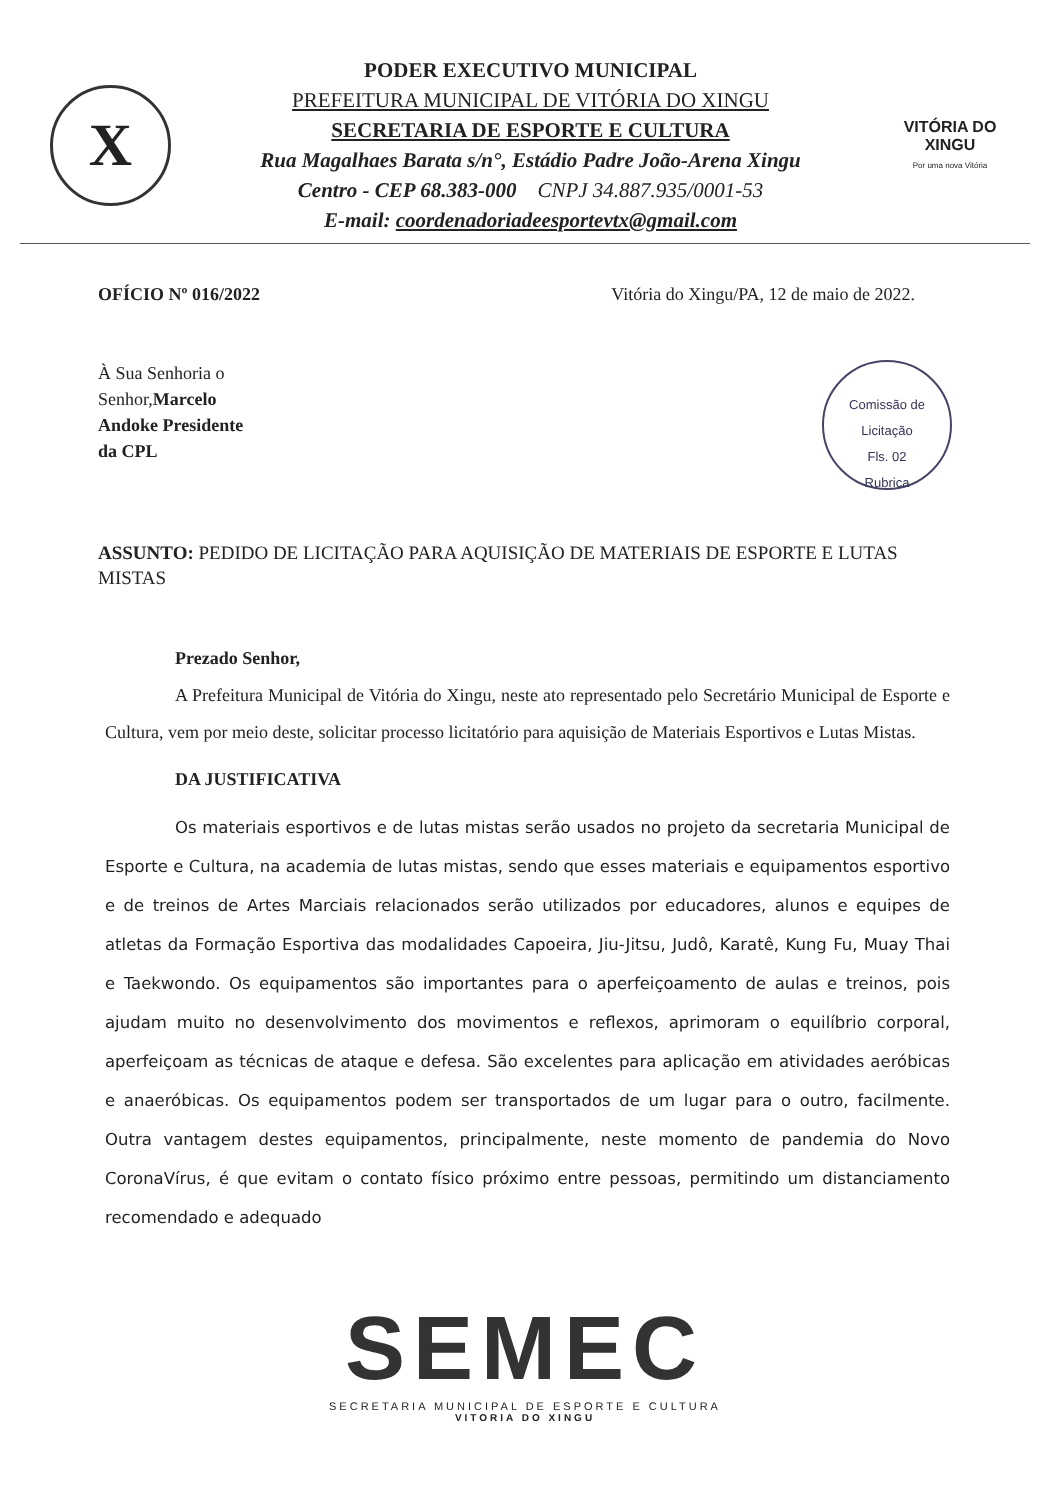X
PODER EXECUTIVO MUNICIPAL
PREFEITURA MUNICIPAL DE VITÓRIA DO XINGU
SECRETARIA DE ESPORTE E CULTURA
Rua Magalhaes Barata s/n°, Estádio Padre João-Arena Xingu
Centro - CEP 68.383-000 CNPJ 34.887.935/0001-53
E-mail: coordenadoriadeesportevtx@gmail.com
VITÓRIA DO XINGU
Por uma nova Vitória
OFÍCIO Nº 016/2022 Vitória do Xingu/PA, 12 de maio de 2022.
À Sua Senhoria o
Senhor,Marcelo
Andoke Presidente
da CPL
Comissão de Licitação
Fls. 02
Rubrica
ASSUNTO: PEDIDO DE LICITAÇÃO PARA AQUISIÇÃO DE MATERIAIS DE ESPORTE E LUTAS MISTAS
Prezado Senhor,
A Prefeitura Municipal de Vitória do Xingu, neste ato representado pelo Secretário Municipal de Esporte e Cultura, vem por meio deste, solicitar processo licitatório para aquisição de Materiais Esportivos e Lutas Mistas.
DA JUSTIFICATIVA
Os materiais esportivos e de lutas mistas serão usados no projeto da secretaria Municipal de Esporte e Cultura, na academia de lutas mistas, sendo que esses materiais e equipamentos esportivo e de treinos de Artes Marciais relacionados serão utilizados por educadores, alunos e equipes de atletas da Formação Esportiva das modalidades Capoeira, Jiu-Jitsu, Judô, Karatê, Kung Fu, Muay Thai e Taekwondo. Os equipamentos são importantes para o aperfeiçoamento de aulas e treinos, pois ajudam muito no desenvolvimento dos movimentos e reflexos, aprimoram o equilíbrio corporal, aperfeiçoam as técnicas de ataque e defesa. São excelentes para aplicação em atividades aeróbicas e anaeróbicas. Os equipamentos podem ser transportados de um lugar para o outro, facilmente. Outra vantagem destes equipamentos, principalmente, neste momento de pandemia do Novo CoronaVírus, é que evitam o contato físico próximo entre pessoas, permitindo um distanciamento recomendado e adequado
SEMEC
SECRETARIA MUNICIPAL DE ESPORTE E CULTURA
VITORIA DO XINGU